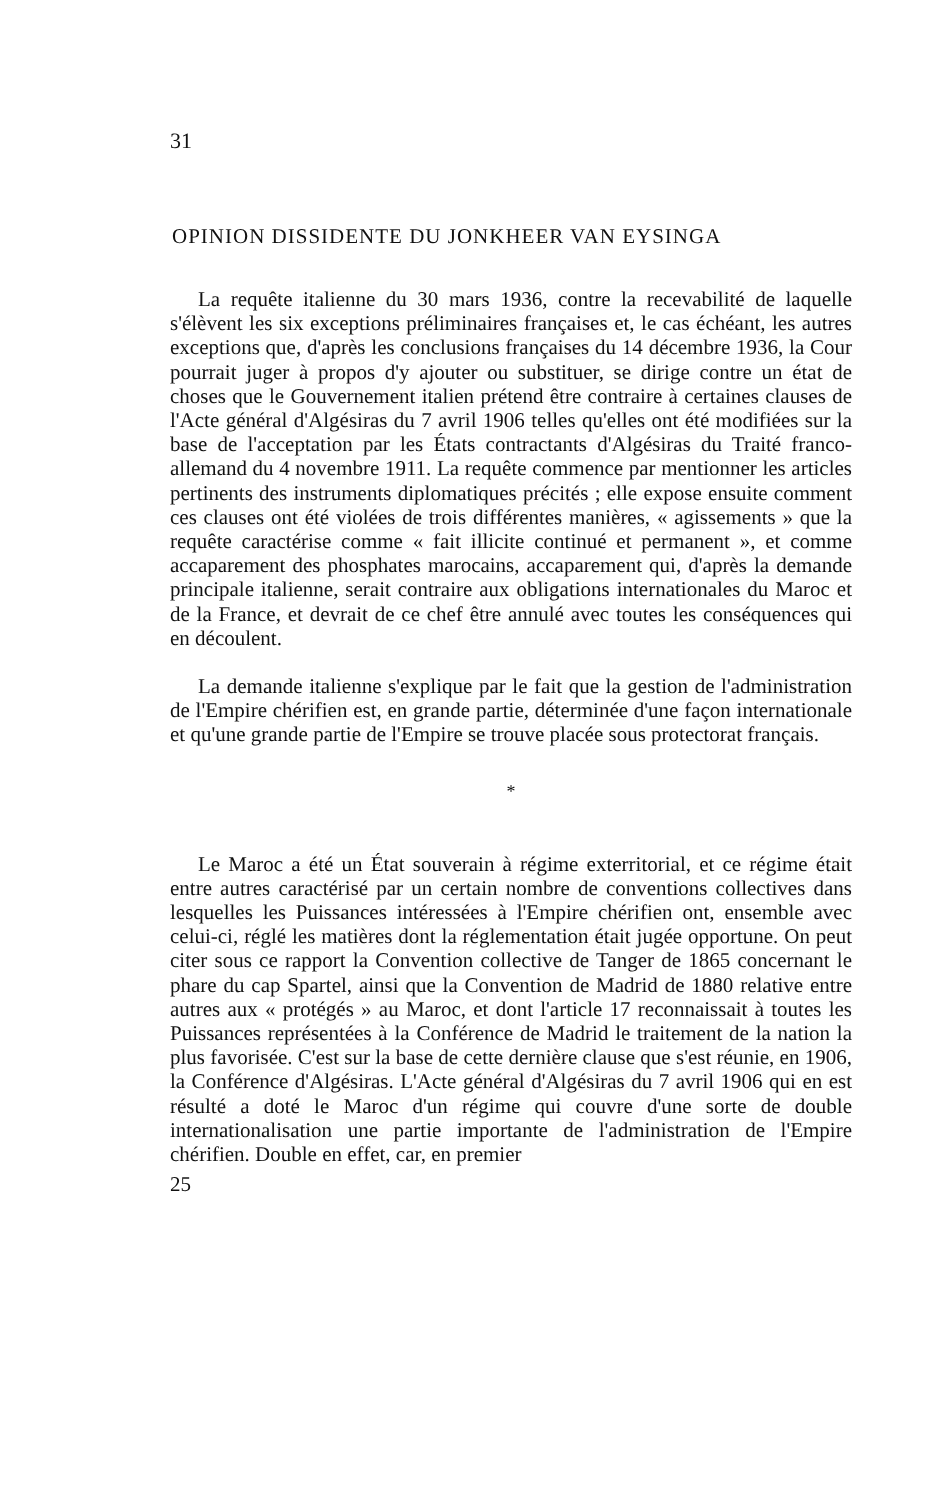31
OPINION DISSIDENTE DU JONKHEER VAN EYSINGA
La requête italienne du 30 mars 1936, contre la recevabilité de laquelle s'élèvent les six exceptions préliminaires françaises et, le cas échéant, les autres exceptions que, d'après les conclusions françaises du 14 décembre 1936, la Cour pourrait juger à propos d'y ajouter ou substituer, se dirige contre un état de choses que le Gouvernement italien prétend être contraire à certaines clauses de l'Acte général d'Algésiras du 7 avril 1906 telles qu'elles ont été modifiées sur la base de l'acceptation par les États contractants d'Algésiras du Traité franco-allemand du 4 novembre 1911. La requête commence par mentionner les articles pertinents des instruments diplomatiques précités ; elle expose ensuite comment ces clauses ont été violées de trois différentes manières, « agissements » que la requête caractérise comme « fait illicite continué et permanent », et comme accaparement des phosphates marocains, accaparement qui, d'après la demande principale italienne, serait contraire aux obligations internationales du Maroc et de la France, et devrait de ce chef être annulé avec toutes les conséquences qui en découlent.
La demande italienne s'explique par le fait que la gestion de l'administration de l'Empire chérifien est, en grande partie, déterminée d'une façon internationale et qu'une grande partie de l'Empire se trouve placée sous protectorat français.
*
Le Maroc a été un État souverain à régime exterritorial, et ce régime était entre autres caractérisé par un certain nombre de conventions collectives dans lesquelles les Puissances intéressées à l'Empire chérifien ont, ensemble avec celui-ci, réglé les matières dont la réglementation était jugée opportune. On peut citer sous ce rapport la Convention collective de Tanger de 1865 concernant le phare du cap Spartel, ainsi que la Convention de Madrid de 1880 relative entre autres aux « protégés » au Maroc, et dont l'article 17 reconnaissait à toutes les Puissances représentées à la Conférence de Madrid le traitement de la nation la plus favorisée. C'est sur la base de cette dernière clause que s'est réunie, en 1906, la Conférence d'Algésiras. L'Acte général d'Algésiras du 7 avril 1906 qui en est résulté a doté le Maroc d'un régime qui couvre d'une sorte de double internationalisation une partie importante de l'administration de l'Empire chérifien. Double en effet, car, en premier
25